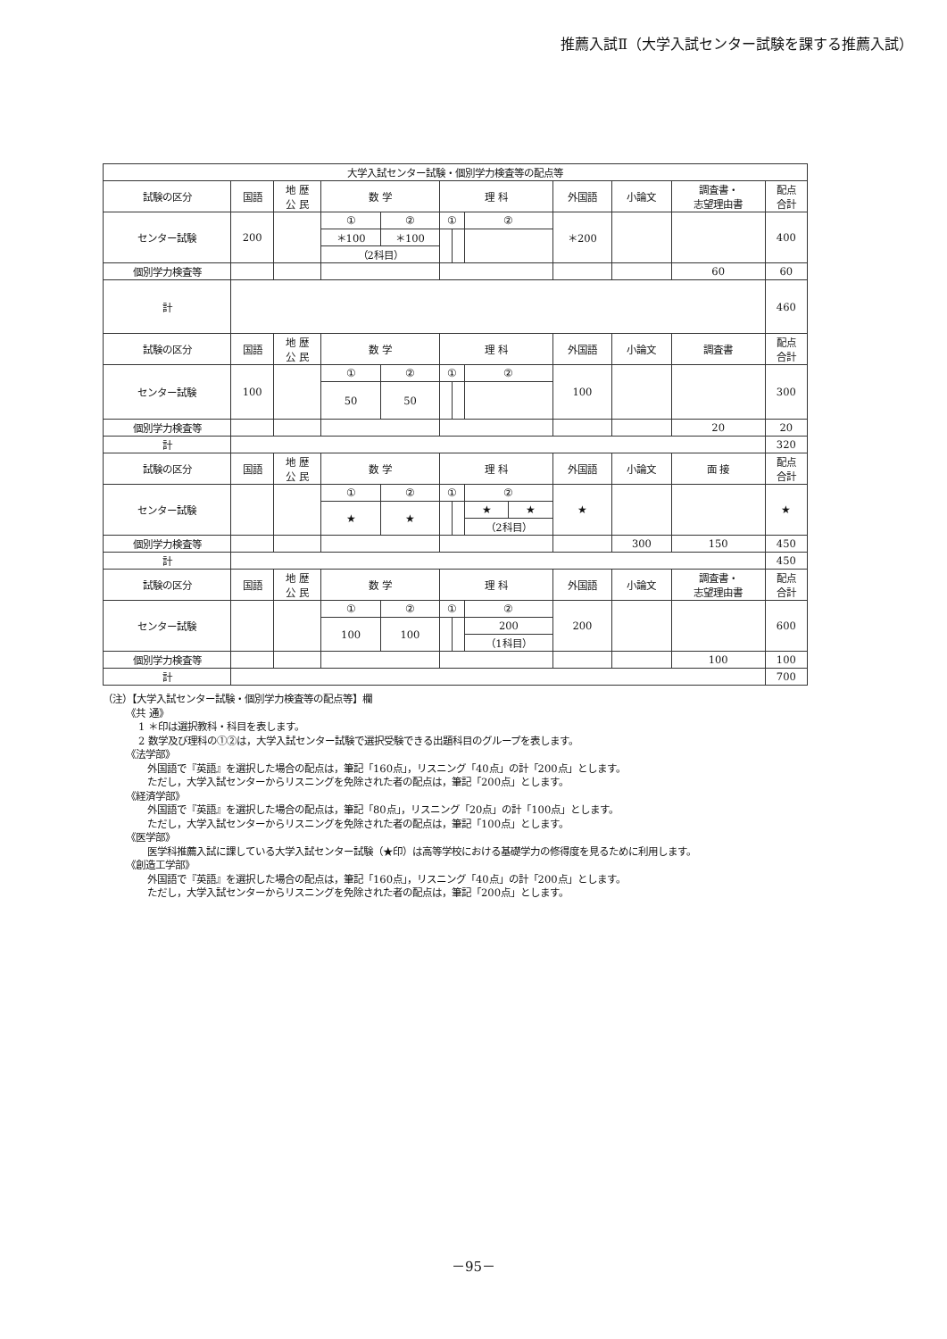推薦入試Ⅱ（大学入試センター試験を課する推薦入試）
| 大学入試センター試験・個別学力検査等の配点等 | | | | | | | | | | | | |
| --- | --- | --- | --- | --- | --- | --- | --- | --- | --- | --- | --- | --- |
| 試験の区分 | 国語 | 地 歴 公 民 | 数 学 | | 理 科 | | | | 外国語 | 小論文 | 調査書・ 志望理由書 | 配点 合計 |
| センター試験 | 200 | | ① | ② | ① | | ② | | ＊200 | | | 400 |
| | | | ＊100 | ＊100 | | | | | | | | |
| | | | （2科目） | | | | | | | | | |
| 個別学力検査等 | | | | | | | | | | | 60 | 60 |
| 計 | | | | | | | | | | | | 460 |
| 試験の区分 | 国語 | 地 歴 公 民 | 数 学 | | 理 科 | | | | 外国語 | 小論文 | 調査書 | 配点 合計 |
| センター試験 | 100 | | ① | ② | ① | | ② | | 100 | | | 300 |
| | | | 50 | 50 | | | | | | | | |
| 個別学力検査等 | | | | | | | | | | | 20 | 20 |
| 計 | | | | | | | | | | | | 320 |
| 試験の区分 | 国語 | 地 歴 公 民 | 数 学 | | 理 科 | | | | 外国語 | 小論文 | 面 接 | 配点 合計 |
| センター試験 | | | ① | ② | ① | | ② | | ★ | | | ★ |
| | | | ★ | ★ | | | ★ | ★ | | | | |
| | | | | | | | （2科目） | | | | | |
| 個別学力検査等 | | | | | | | | | | 300 | 150 | 450 |
| 計 | | | | | | | | | | | | 450 |
| 試験の区分 | 国語 | 地 歴 公 民 | 数 学 | | 理 科 | | | | 外国語 | 小論文 | 調査書・ 志望理由書 | 配点 合計 |
| センター試験 | | | ① | ② | ① | | ② | | 200 | | | 600 |
| | | | 100 | 100 | | | 200 | | | | | |
| | | | | | | | （1科目） | | | | | |
| 個別学力検査等 | | | | | | | | | | | 100 | 100 |
| 計 | | | | | | | | | | | | 700 |
（注）【大学入試センター試験・個別学力検査等の配点等】欄
《共 通》
1 ＊印は選択教科・科目を表します。
2 数学及び理科の①②は，大学入試センター試験で選択受験できる出題科目のグループを表します。
《法学部》
外国語で『英語』を選択した場合の配点は，筆記「160点」，リスニング「40点」の計「200点」とします。
ただし，大学入試センターからリスニングを免除された者の配点は，筆記「200点」とします。
《経済学部》
外国語で『英語』を選択した場合の配点は，筆記「80点」，リスニング「20点」の計「100点」とします。
ただし，大学入試センターからリスニングを免除された者の配点は，筆記「100点」とします。
《医学部》
医学科推薦入試に課している大学入試センター試験（★印）は高等学校における基礎学力の修得度を見るために利用します。
《創造工学部》
外国語で『英語』を選択した場合の配点は，筆記「160点」，リスニング「40点」の計「200点」とします。
ただし，大学入試センターからリスニングを免除された者の配点は，筆記「200点」とします。
－95－